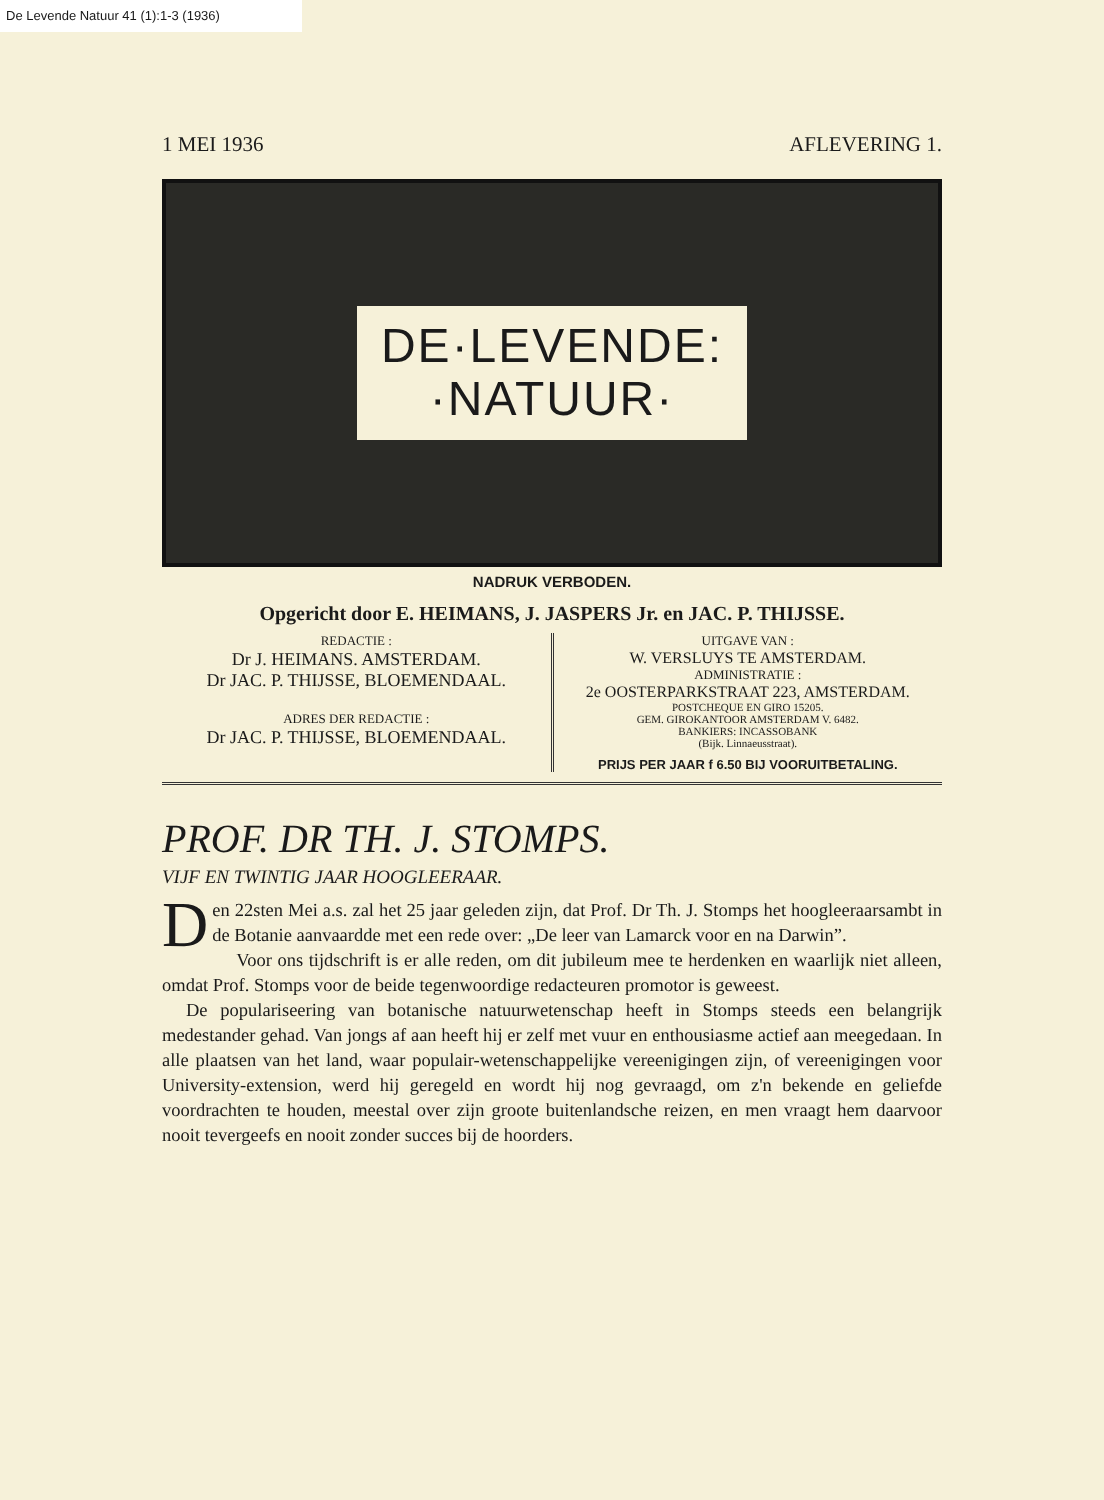De Levende Natuur 41 (1):1-3 (1936)
1 MEI 1936 AFLEVERING 1.
DE·LEVENDE:
·NATUUR·
NADRUK VERBODEN.
Opgericht door E. HEIMANS, J. JASPERS Jr. en JAC. P. THIJSSE.
REDACTIE :
Dr J. HEIMANS. AMSTERDAM.
Dr JAC. P. THIJSSE, BLOEMENDAAL.
ADRES DER REDACTIE :
Dr JAC. P. THIJSSE, BLOEMENDAAL.
UITGAVE VAN :
W. VERSLUYS TE AMSTERDAM.
ADMINISTRATIE :
2e OOSTERPARKSTRAAT 223, AMSTERDAM.
POSTCHEQUE EN GIRO 15205.
GEM. GIROKANTOOR AMSTERDAM V. 6482.
BANKIERS: INCASSOBANK
(Bijk. Linnaeusstraat).
PRIJS PER JAAR f 6.50 BIJ VOORUITBETALING.
PROF. DR TH. J. STOMPS.
VIJF EN TWINTIG JAAR HOOGLEERAAR.
Den 22sten Mei a.s. zal het 25 jaar geleden zijn, dat Prof. Dr Th. J. Stomps het hoogleeraarsambt in de Botanie aanvaardde met een rede over: „De leer van Lamarck voor en na Darwin”.
Voor ons tijdschrift is er alle reden, om dit jubileum mee te herdenken en waarlijk niet alleen, omdat Prof. Stomps voor de beide tegenwoordige redacteuren promotor is geweest.
De populariseering van botanische natuurwetenschap heeft in Stomps steeds een belangrijk medestander gehad. Van jongs af aan heeft hij er zelf met vuur en enthousiasme actief aan meegedaan. In alle plaatsen van het land, waar populair-wetenschappelijke vereenigingen zijn, of vereenigingen voor University-extension, werd hij geregeld en wordt hij nog gevraagd, om z'n bekende en geliefde voordrachten te houden, meestal over zijn groote buitenlandsche reizen, en men vraagt hem daarvoor nooit tevergeefs en nooit zonder succes bij de hoorders.